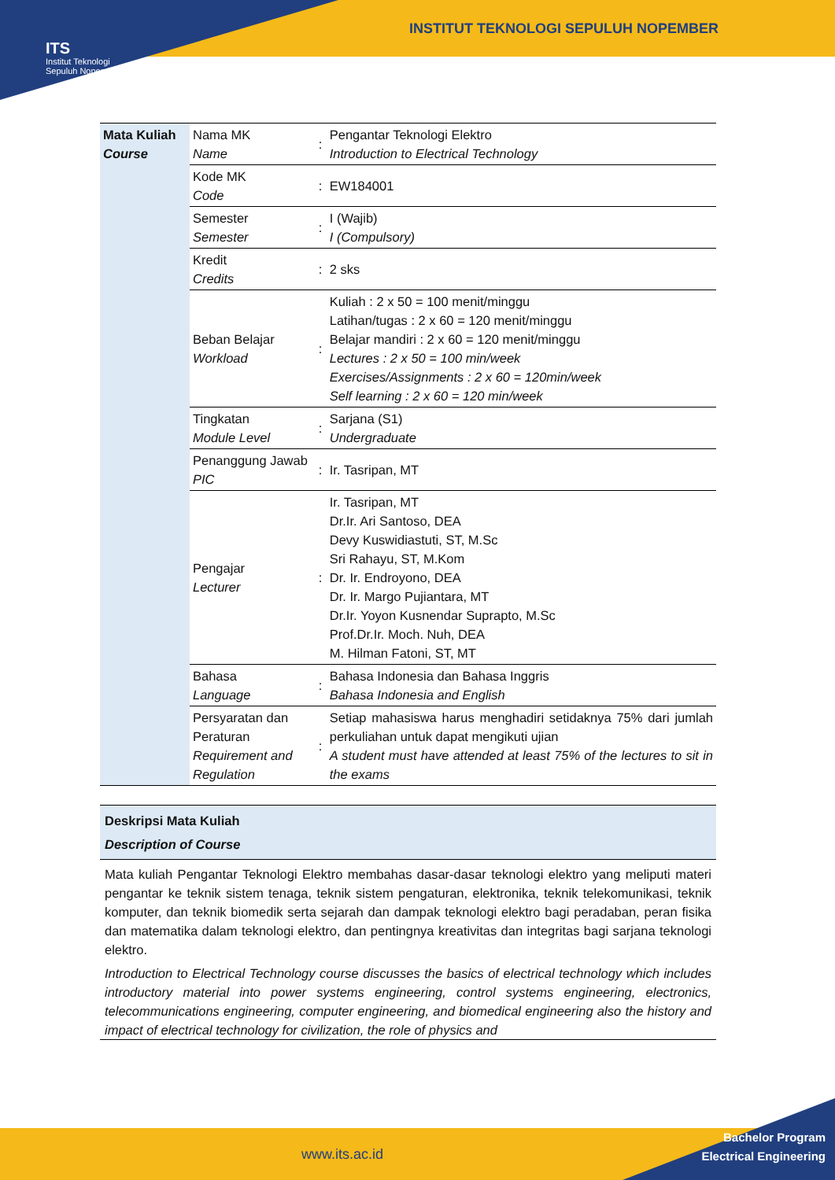INSTITUT TEKNOLOGI SEPULUH NOPEMBER
ITS
Institut Teknologi
Sepuluh Nopember
| Mata Kuliah Course | Nama MK Name | : | Pengantar Teknologi Elektro Introduction to Electrical Technology |
| | Kode MK Code | : | EW184001 |
| | Semester Semester | : | I (Wajib) I (Compulsory) |
| | Kredit Credits | : | 2 sks |
| | Beban Belajar Workload | : | Kuliah : 2 x 50 = 100 menit/minggu Latihan/tugas : 2 x 60 = 120 menit/minggu Belajar mandiri : 2 x 60 = 120 menit/minggu Lectures : 2 x 50 = 100 min/week Exercises/Assignments : 2 x 60 = 120min/week Self learning : 2 x 60 = 120 min/week |
| | Tingkatan Module Level | : | Sarjana (S1) Undergraduate |
| | Penanggung Jawab PIC | : | Ir. Tasripan, MT |
| | Pengajar Lecturer | : | Ir. Tasripan, MT Dr.Ir. Ari Santoso, DEA Devy Kuswidiastuti, ST, M.Sc Sri Rahayu, ST, M.Kom Dr. Ir. Endroyono, DEA Dr. Ir. Margo Pujiantara, MT Dr.Ir. Yoyon Kusnendar Suprapto, M.Sc Prof.Dr.Ir. Moch. Nuh, DEA M. Hilman Fatoni, ST, MT |
| | Bahasa Language | : | Bahasa Indonesia dan Bahasa Inggris Bahasa Indonesia and English |
| | Persyaratan dan Peraturan Requirement and Regulation | : | Setiap mahasiswa harus menghadiri setidaknya 75% dari jumlah perkuliahan untuk dapat mengikuti ujian A student must have attended at least 75% of the lectures to sit in the exams |
Deskripsi Mata Kuliah
Description of Course
Mata kuliah Pengantar Teknologi Elektro membahas dasar-dasar teknologi elektro yang meliputi materi pengantar ke teknik sistem tenaga, teknik sistem pengaturan, elektronika, teknik telekomunikasi, teknik komputer, dan teknik biomedik serta sejarah dan dampak teknologi elektro bagi peradaban, peran fisika dan matematika dalam teknologi elektro, dan pentingnya kreativitas dan integritas bagi sarjana teknologi elektro.
Introduction to Electrical Technology course discusses the basics of electrical technology which includes introductory material into power systems engineering, control systems engineering, electronics, telecommunications engineering, computer engineering, and biomedical engineering also the history and impact of electrical technology for civilization, the role of physics and
www.its.ac.id
Bachelor Program
Electrical Engineering